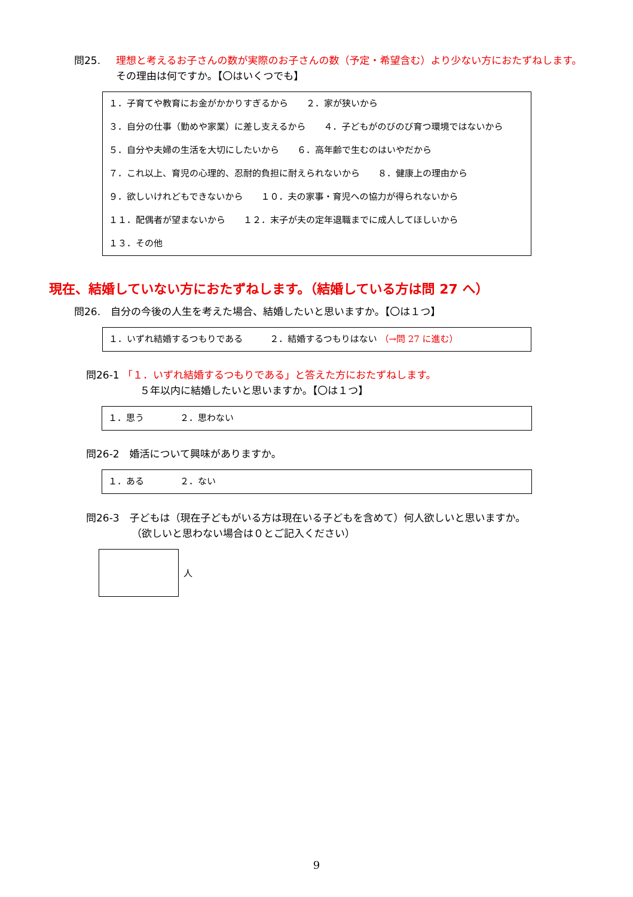問25. 理想と考えるお子さんの数が実際のお子さんの数（予定・希望含む）より少ない方におたずねします。
その理由は何ですか。【〇はいくつでも】
１．子育てや教育にお金がかかりすぎるから　　２．家が狭いから
３．自分の仕事（勤めや家業）に差し支えるから　　４．子どもがのびのび育つ環境ではないから
５．自分や夫婦の生活を大切にしたいから　　６．高年齢で生むのはいやだから
７．これ以上、育児の心理的、忍耐的負担に耐えられないから　　８．健康上の理由から
９．欲しいけれどもできないから　　１０．夫の家事・育児への協力が得られないから
１１．配偶者が望まないから　　１２．末子が夫の定年退職までに成人してほしいから
１３．その他
現在、結婚していない方におたずねします。（結婚している方は問 27 へ）
問26.　自分の今後の人生を考えた場合、結婚したいと思いますか。【〇は１つ】
１．いずれ結婚するつもりである　　　２．結婚するつもりはない （→問 27 に進む）
問26-1 「１．いずれ結婚するつもりである」と答えた方におたずねします。
５年以内に結婚したいと思いますか。【〇は１つ】
１．思う　　　　２．思わない
問26-2　婚活について興味がありますか。
１．ある　　　　２．ない
問26-3　子どもは（現在子どもがいる方は現在いる子どもを含めて）何人欲しいと思いますか。
（欲しいと思わない場合は０とご記入ください）
人
9